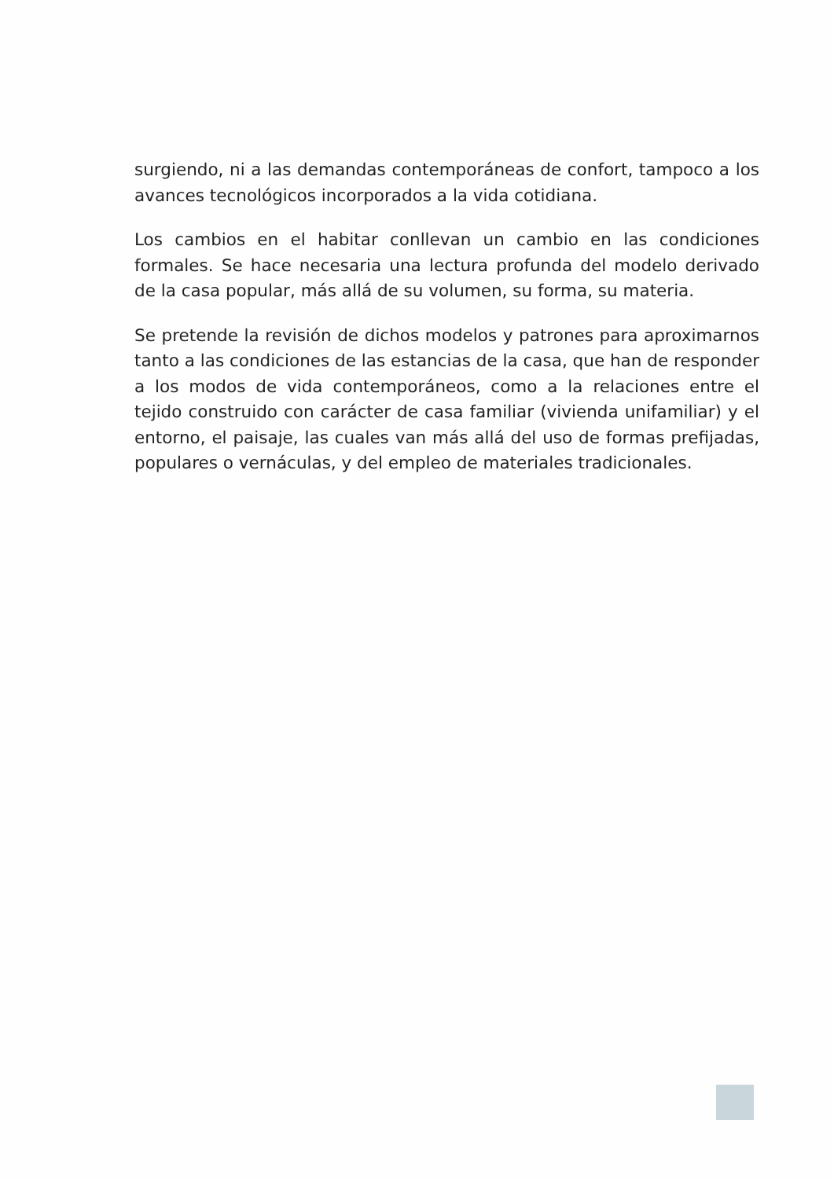surgiendo, ni a las demandas contemporáneas de confort, tampoco a los avances tecnológicos incorporados a la vida cotidiana.
Los cambios en el habitar conllevan un cambio en las condiciones formales. Se hace necesaria una lectura profunda del modelo derivado de la casa popular, más allá de su volumen, su forma, su materia.
Se pretende la revisión de dichos modelos y patrones para aproximarnos tanto a las condiciones de las estancias de la casa, que han de responder a los modos de vida contemporáneos, como a la relaciones entre el tejido construido con carácter de casa familiar (vivienda unifamiliar) y el entorno, el paisaje, las cuales van más allá del uso de formas prefijadas, populares o vernáculas, y del empleo de materiales tradicionales.